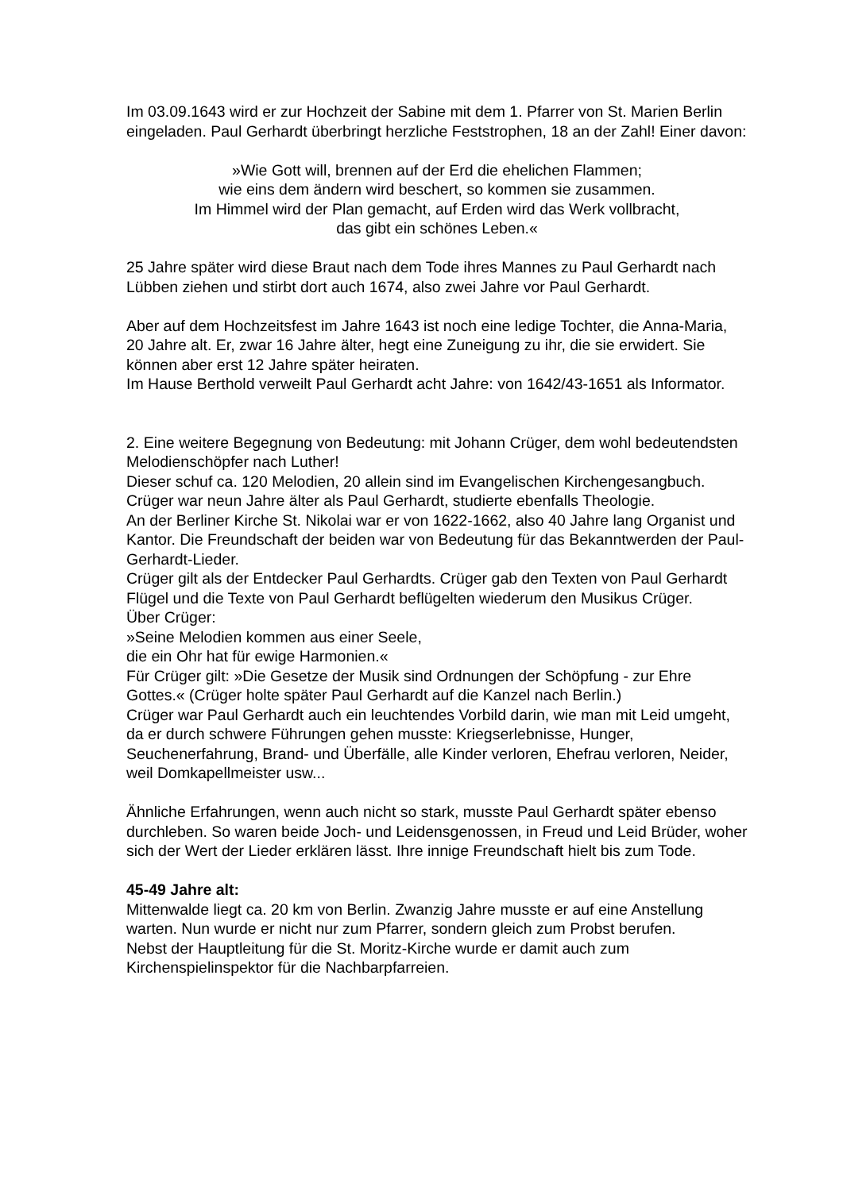Im 03.09.1643 wird er zur Hochzeit der Sabine mit dem 1. Pfarrer von St. Marien Berlin eingeladen. Paul Gerhardt überbringt herzliche Feststrophen, 18 an der Zahl! Einer davon:
»Wie Gott will, brennen auf der Erd die ehelichen Flammen;
wie eins dem ändern wird beschert, so kommen sie zusammen.
Im Himmel wird der Plan gemacht, auf Erden wird das Werk vollbracht,
das gibt ein schönes Leben.«
25 Jahre später wird diese Braut nach dem Tode ihres Mannes zu Paul Gerhardt nach Lübben ziehen und stirbt dort auch 1674, also zwei Jahre vor Paul Gerhardt.
Aber auf dem Hochzeitsfest im Jahre 1643 ist noch eine ledige Tochter, die Anna-Maria, 20 Jahre alt. Er, zwar 16 Jahre älter, hegt eine Zuneigung zu ihr, die sie erwidert. Sie können aber erst 12 Jahre später heiraten.
Im Hause Berthold verweilt Paul Gerhardt acht Jahre: von 1642/43-1651 als Informator.
2. Eine weitere Begegnung von Bedeutung: mit Johann Crüger, dem wohl bedeutendsten Melodienschöpfer nach Luther!
Dieser schuf ca. 120 Melodien, 20 allein sind im Evangelischen Kirchengesangbuch. Crüger war neun Jahre älter als Paul Gerhardt, studierte ebenfalls Theologie.
An der Berliner Kirche St. Nikolai war er von 1622-1662, also 40 Jahre lang Organist und Kantor. Die Freundschaft der beiden war von Bedeutung für das Bekanntwerden der Paul-Gerhardt-Lieder.
Crüger gilt als der Entdecker Paul Gerhardts. Crüger gab den Texten von Paul Gerhardt Flügel und die Texte von Paul Gerhardt beflügelten wiederum den Musikus Crüger.
Über Crüger:
»Seine Melodien kommen aus einer Seele,
die ein Ohr hat für ewige Harmonien.«
Für Crüger gilt: »Die Gesetze der Musik sind Ordnungen der Schöpfung - zur Ehre Gottes.« (Crüger holte später Paul Gerhardt auf die Kanzel nach Berlin.)
Crüger war Paul Gerhardt auch ein leuchtendes Vorbild darin, wie man mit Leid umgeht, da er durch schwere Führungen gehen musste: Kriegserlebnisse, Hunger, Seuchenerfahrung, Brand- und Überfälle, alle Kinder verloren, Ehefrau verloren, Neider, weil Domkapellmeister usw...
Ähnliche Erfahrungen, wenn auch nicht so stark, musste Paul Gerhardt später ebenso durchleben. So waren beide Joch- und Leidensgenossen, in Freud und Leid Brüder, woher sich der Wert der Lieder erklären lässt. Ihre innige Freundschaft hielt bis zum Tode.
45-49 Jahre alt:
Mittenwalde liegt ca. 20 km von Berlin. Zwanzig Jahre musste er auf eine Anstellung warten. Nun wurde er nicht nur zum Pfarrer, sondern gleich zum Probst berufen.
Nebst der Hauptleitung für die St. Moritz-Kirche wurde er damit auch zum Kirchenspielinspektor für die Nachbarpfarreien.